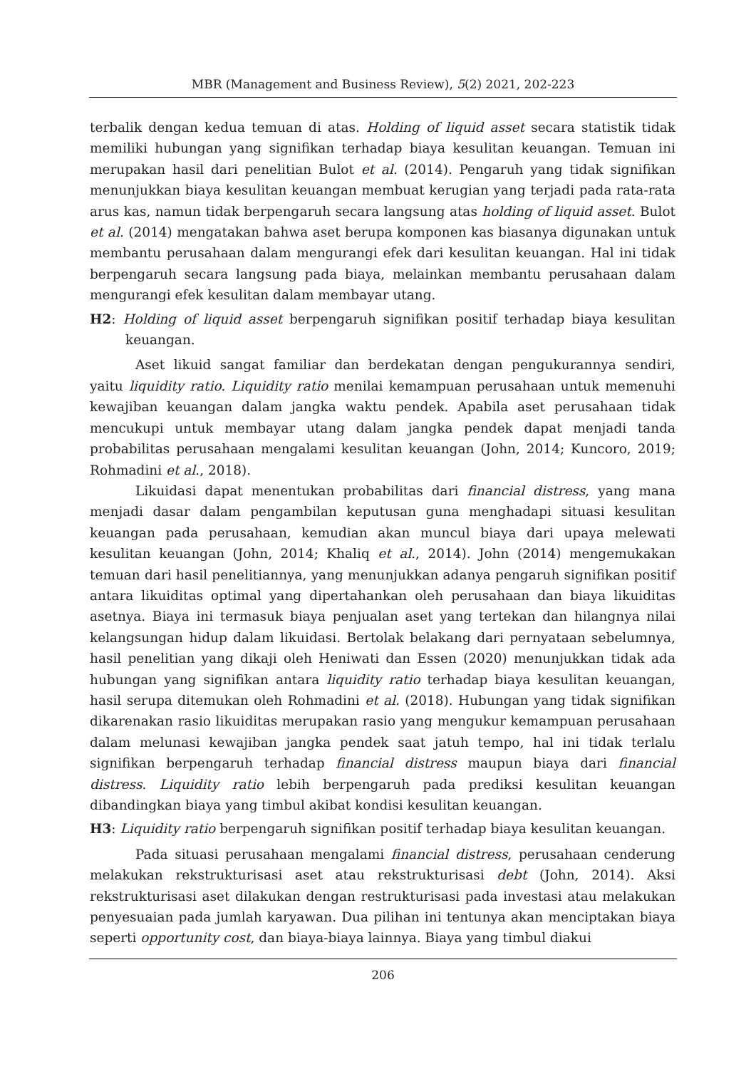MBR (Management and Business Review), 5(2) 2021, 202-223
terbalik dengan kedua temuan di atas. Holding of liquid asset secara statistik tidak memiliki hubungan yang signifikan terhadap biaya kesulitan keuangan. Temuan ini merupakan hasil dari penelitian Bulot et al. (2014). Pengaruh yang tidak signifikan menunjukkan biaya kesulitan keuangan membuat kerugian yang terjadi pada rata-rata arus kas, namun tidak berpengaruh secara langsung atas holding of liquid asset. Bulot et al. (2014) mengatakan bahwa aset berupa komponen kas biasanya digunakan untuk membantu perusahaan dalam mengurangi efek dari kesulitan keuangan. Hal ini tidak berpengaruh secara langsung pada biaya, melainkan membantu perusahaan dalam mengurangi efek kesulitan dalam membayar utang.
H2: Holding of liquid asset berpengaruh signifikan positif terhadap biaya kesulitan keuangan.
Aset likuid sangat familiar dan berdekatan dengan pengukurannya sendiri, yaitu liquidity ratio. Liquidity ratio menilai kemampuan perusahaan untuk memenuhi kewajiban keuangan dalam jangka waktu pendek. Apabila aset perusahaan tidak mencukupi untuk membayar utang dalam jangka pendek dapat menjadi tanda probabilitas perusahaan mengalami kesulitan keuangan (John, 2014; Kuncoro, 2019; Rohmadini et al., 2018).
Likuidasi dapat menentukan probabilitas dari financial distress, yang mana menjadi dasar dalam pengambilan keputusan guna menghadapi situasi kesulitan keuangan pada perusahaan, kemudian akan muncul biaya dari upaya melewati kesulitan keuangan (John, 2014; Khaliq et al., 2014). John (2014) mengemukakan temuan dari hasil penelitiannya, yang menunjukkan adanya pengaruh signifikan positif antara likuiditas optimal yang dipertahankan oleh perusahaan dan biaya likuiditas asetnya. Biaya ini termasuk biaya penjualan aset yang tertekan dan hilangnya nilai kelangsungan hidup dalam likuidasi. Bertolak belakang dari pernyataan sebelumnya, hasil penelitian yang dikaji oleh Heniwati dan Essen (2020) menunjukkan tidak ada hubungan yang signifikan antara liquidity ratio terhadap biaya kesulitan keuangan, hasil serupa ditemukan oleh Rohmadini et al. (2018). Hubungan yang tidak signifikan dikarenakan rasio likuiditas merupakan rasio yang mengukur kemampuan perusahaan dalam melunasi kewajiban jangka pendek saat jatuh tempo, hal ini tidak terlalu signifikan berpengaruh terhadap financial distress maupun biaya dari financial distress. Liquidity ratio lebih berpengaruh pada prediksi kesulitan keuangan dibandingkan biaya yang timbul akibat kondisi kesulitan keuangan.
H3: Liquidity ratio berpengaruh signifikan positif terhadap biaya kesulitan keuangan.
Pada situasi perusahaan mengalami financial distress, perusahaan cenderung melakukan rekstrukturisasi aset atau rekstrukturisasi debt (John, 2014). Aksi rekstrukturisasi aset dilakukan dengan restrukturisasi pada investasi atau melakukan penyesuaian pada jumlah karyawan. Dua pilihan ini tentunya akan menciptakan biaya seperti opportunity cost, dan biaya-biaya lainnya. Biaya yang timbul diakui
206